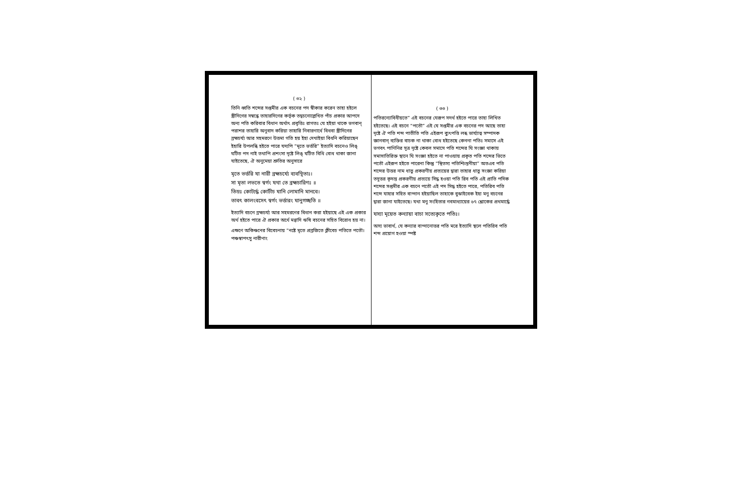( ৩২ )
তিনি ধ্বতি শব্দের সপ্তমীর এক বচনের পদ স্বীকার করেন তাহা হইলে স্ত্রীদিগের সম্বন্ধে তাহারদিগের কর্তৃক তদ্বচনোল্লেখিত পাঁচ প্রকার আপদে অন্য পতি করিবার বিধান অর্থাৎ প্রবৃত্তিঃ রাগতঃ যে হইয়া থাকে ভগবান্ পরাশর তাহারি অনুবাদ করিয়া তাহারি নিবারণার্থে বিধবা স্ত্রীদিগের ব্রহ্মচর্য্য আর সহমরণে উত্তমা গতি হয় ইহা দেখাইয়া বিধনি করিয়াছেন ইহারি উপলব্ধি হইতে পারে যদ্যপি “মৃতে ভর্ত্তরি” ইত্যাদি বচনেও লিঙ্ ঘটিত পদ নাই তথাপি প্রশংসা দৃষ্টে লিঙ্ ঘটিত বিধি বোধ থাকা জানা যাইতেছে, ঐ অনুমেয়া শ্রুতির অনুসারে
মৃতে ভর্ত্তরি যা নারী ব্রহ্মচর্য্যে ব্যবস্থিতাঃ।
সা মৃতা লভতে স্বর্গং যথা তে ব্রহ্মচারিণঃ ॥
তিস্রঃ কোট্যর্দ্ধ কোটীচ যানি লোমানি মানবে।
তাবৎ কালংবসেৎ স্বর্গং ভর্ত্তারং যানুগচ্ছতি ॥
ইত্যাদি বচনে ব্রহ্মচর্য্য আর সহমরণের বিধান করা হইয়াছে এই এক প্রকার অর্থ হইতে পারে ঐ প্রকার অর্থে মন্বাদি ঋষি বচনের সহিত বিরোধ হয় না।
এক্ষণে অকিঞ্চনের বিবেচনায় “নষ্টে মৃতে প্রব্রজিতে ক্লীবেচ পতিতে পতৌ। পঞ্চস্বাপৎসু নারীণাং
( ৩৩ )
পতিরন্যোবিধীয়তে” এই বচনের যেরূপ সদর্থ হইতে পারে তাহা লিখিত হইতেছে। এই বচনে “পতৌ” এই যে সপ্তমীর এক বচনের পদ আছে তাহা দৃষ্টে ঐ পতি শব্দ পাতীতি পতি এইরূপ ব্যুৎপত্তি লব্ধ ভার্য্যাত্ব সম্পাদক জ্ঞানবান্ ব্যক্তির বাচক না থাকা বোধ হইতেছে কেননা পতিঃ সমাসে এই ভগবৎ পাণিনির সূত্র দৃষ্টে কেবল সমাসে পতি শব্দের ঘি সংজ্ঞা থাকায় সমাসাতিরিক্ত স্থানে ঘি সংজ্ঞা হইতে না পাওয়ায় প্রকৃত পতি শব্দের ভিতে পতৌ এইরূপ হইতে পারেনা কিন্তু “স্থিতস্য পতিশ্চিন্তনীয়া” অতএব পতি শব্দের উত্তর নাম ধাতু প্রকরণীয় প্রত্যয়ের দ্বারা তাহার ধাতু সংজ্ঞা করিয়া তদুত্তর কৃদন্ত প্রকরণীয় প্রত্যয়ে সিদ্ধ হওয়া পতি রিব পতি এই প্রাতি পদিক শব্দের সপ্তমীর এক বচনে পতৌ এই পদ সিদ্ধ হইতে পারে, পতিরিব পতি শব্দে যাহার সহিত বাগ্দান হইয়াছিল তাহাকে বুঝাইবেক ইহা মনু বচনের দ্বারা জানা যাইতেছে। যথা মনু সংহিতার নবমাধ্যায়ের ৬৭ শ্লোকের প্রথমার্দ্ধে
যস্যা মৃয়েত কন্যায়া বাচা সত্যেকৃতে পতিঃ।
অস্য ভাবার্থ, যে কন্যার বাগ্দানোত্তর পতি মরে ইত্যাদি স্থলে পতিরিব পতি শব্দ প্রয়োগ হওয়া স্পষ্ট